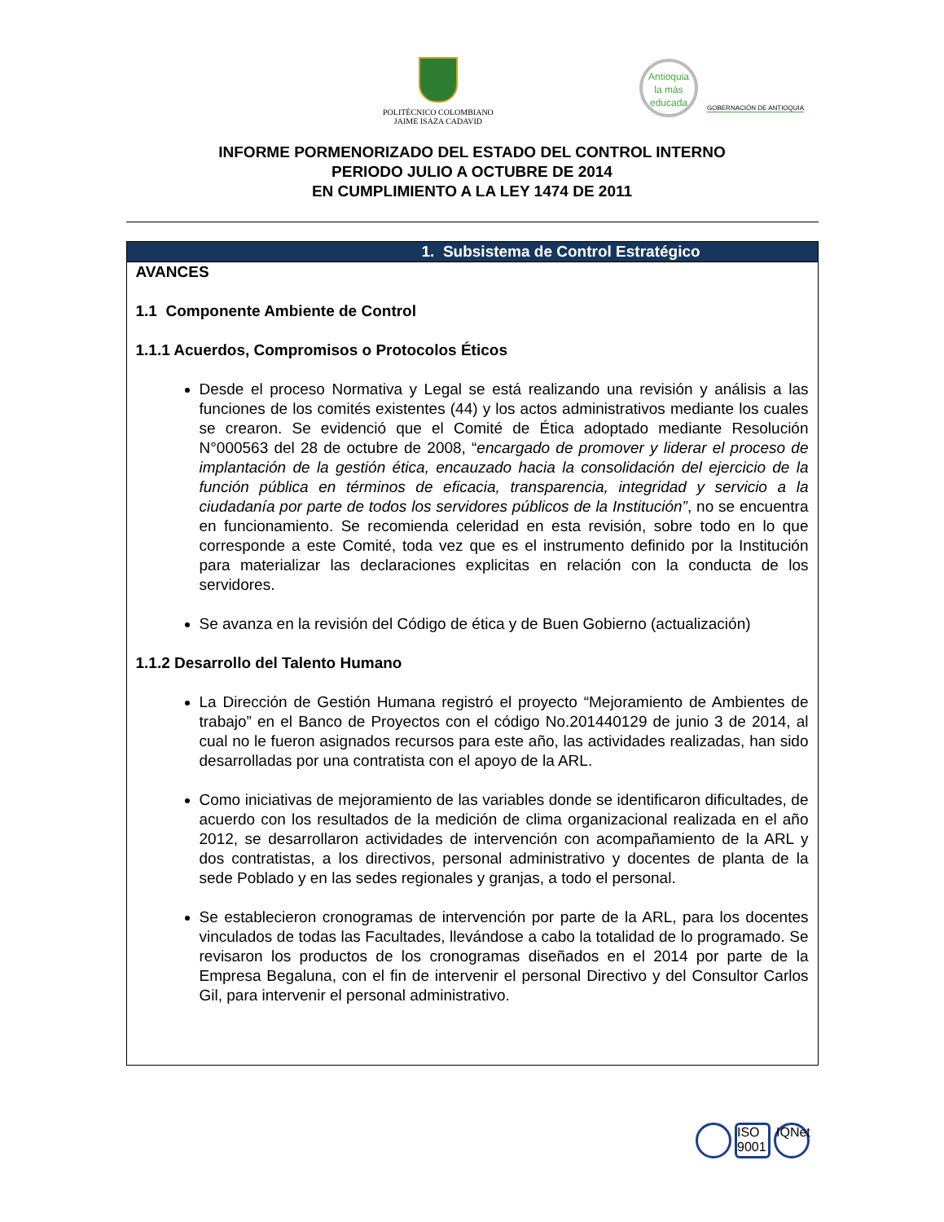POLITÉCNICO COLOMBIANO
JAIME ISAZA CADAVID
Antioquia
la más
educada
GOBERNACIÓN DE ANTIOQUIA
INFORME PORMENORIZADO DEL ESTADO DEL CONTROL INTERNO
PERIODO JULIO A OCTUBRE DE 2014
EN CUMPLIMIENTO A LA LEY 1474 DE 2011
1. Subsistema de Control Estratégico
AVANCES
1.1 Componente Ambiente de Control
1.1.1 Acuerdos, Compromisos o Protocolos Éticos
Desde el proceso Normativa y Legal se está realizando una revisión y análisis a las funciones de los comités existentes (44) y los actos administrativos mediante los cuales se crearon. Se evidenció que el Comité de Ética adoptado mediante Resolución N°000563 del 28 de octubre de 2008, “encargado de promover y liderar el proceso de implantación de la gestión ética, encauzado hacia la consolidación del ejercicio de la función pública en términos de eficacia, transparencia, integridad y servicio a la ciudadanía por parte de todos los servidores públicos de la Institución”, no se encuentra en funcionamiento. Se recomienda celeridad en esta revisión, sobre todo en lo que corresponde a este Comité, toda vez que es el instrumento definido por la Institución para materializar las declaraciones explicitas en relación con la conducta de los servidores.
Se avanza en la revisión del Código de ética y de Buen Gobierno (actualización)
1.1.2 Desarrollo del Talento Humano
La Dirección de Gestión Humana registró el proyecto “Mejoramiento de Ambientes de trabajo” en el Banco de Proyectos con el código No.201440129 de junio 3 de 2014, al cual no le fueron asignados recursos para este año, las actividades realizadas, han sido desarrolladas por una contratista con el apoyo de la ARL.
Como iniciativas de mejoramiento de las variables donde se identificaron dificultades, de acuerdo con los resultados de la medición de clima organizacional realizada en el año 2012, se desarrollaron actividades de intervención con acompañamiento de la ARL y dos contratistas, a los directivos, personal administrativo y docentes de planta de la sede Poblado y en las sedes regionales y granjas, a todo el personal.
Se establecieron cronogramas de intervención por parte de la ARL, para los docentes vinculados de todas las Facultades, llevándose a cabo la totalidad de lo programado. Se revisaron los productos de los cronogramas diseñados en el 2014 por parte de la Empresa Begaluna, con el fin de intervenir el personal Directivo y del Consultor Carlos Gil, para intervenir el personal administrativo.
ISO 9001
IQNet